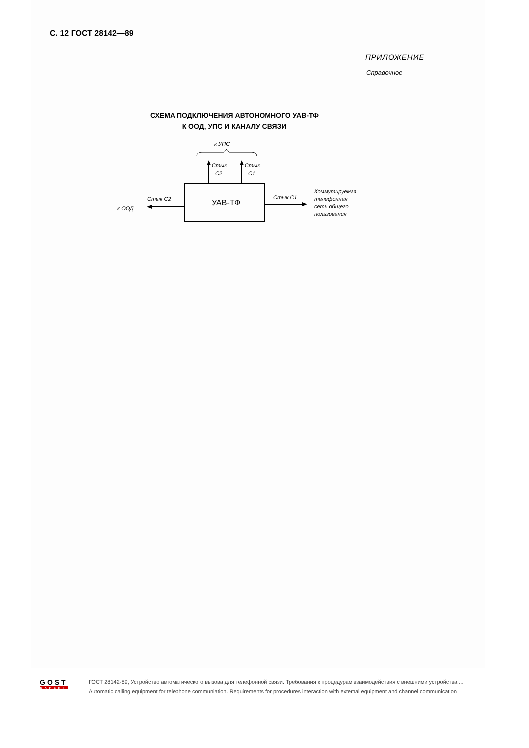С. 12 ГОСТ 28142—89
ПРИЛОЖЕНИЕ
Справочное
СХЕМА ПОДКЛЮЧЕНИЯ АВТОНОМНОГО УАВ-ТФ
К ООД, УПС И КАНАЛУ СВЯЗИ
к УПС
УАВ-ТФ
Стык
С2
Стык
С1
Стык С2
к ООД
Стык С1
Коммутируемая
телефонная
сеть общего
пользования
GOST
EXPERT
ГОСТ 28142-89, Устройство автоматического вызова для телефонной связи. Требования к процедурам взаимодействия с внешними устройства ...
Automatic calling equipment for telephone communiation. Requirements for procedures interaction with external equipment and channel communication